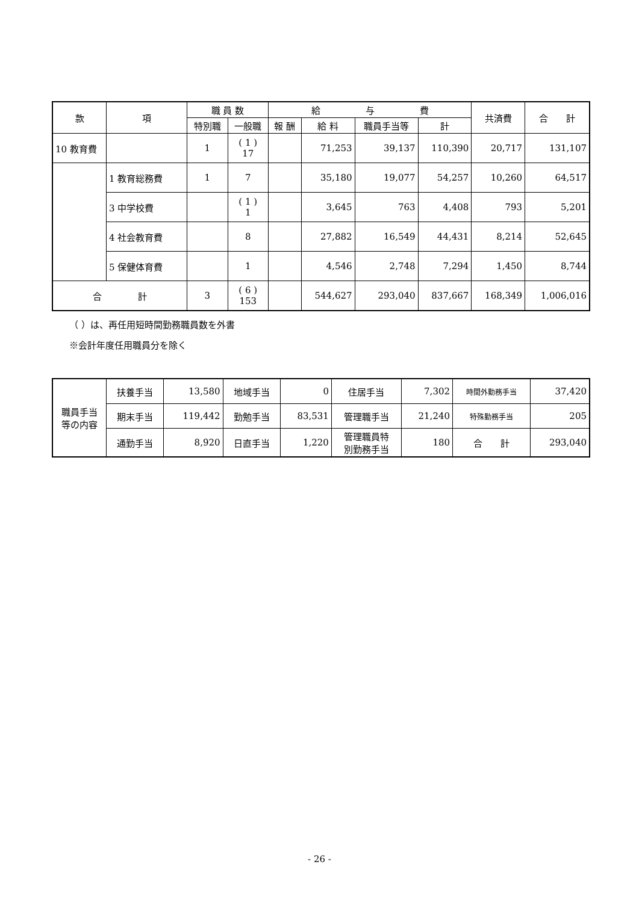| 款 | 項 | 職 員 数 | | 給 与 費 | | | | 共済費 | 合 計 |
| --- | --- | --- | --- | --- | --- | --- | --- | --- | --- |
| | | 特別職 | 一般職 | 報 酬 | 給 料 | 職員手当等 | 計 | | |
| 10 教育費 | | 1 | ( 1 ) 17 | | 71,253 | 39,137 | 110,390 | 20,717 | 131,107 |
| | 1 教育総務費 | 1 | 7 | | 35,180 | 19,077 | 54,257 | 10,260 | 64,517 |
| | 3 中学校費 | | ( 1 ) 1 | | 3,645 | 763 | 4,408 | 793 | 5,201 |
| | 4 社会教育費 | | 8 | | 27,882 | 16,549 | 44,431 | 8,214 | 52,645 |
| | 5 保健体育費 | | 1 | | 4,546 | 2,748 | 7,294 | 1,450 | 8,744 |
| 合 計 | | 3 | ( 6 ) 153 | | 544,627 | 293,040 | 837,667 | 168,349 | 1,006,016 |
（ ）は、再任用短時間勤務職員数を外書
※会計年度任用職員分を除く
| 職員手当 等の内容 | 扶養手当 | 13,580 | 地域手当 | 0 | 住居手当 | 7,302 | 時間外勤務手当 | 37,420 |
| | 期末手当 | 119,442 | 勤勉手当 | 83,531 | 管理職手当 | 21,240 | 特殊勤務手当 | 205 |
| | 通勤手当 | 8,920 | 日直手当 | 1,220 | 管理職員特 別勤務手当 | 180 | 合 計 | 293,040 |
- 26 -